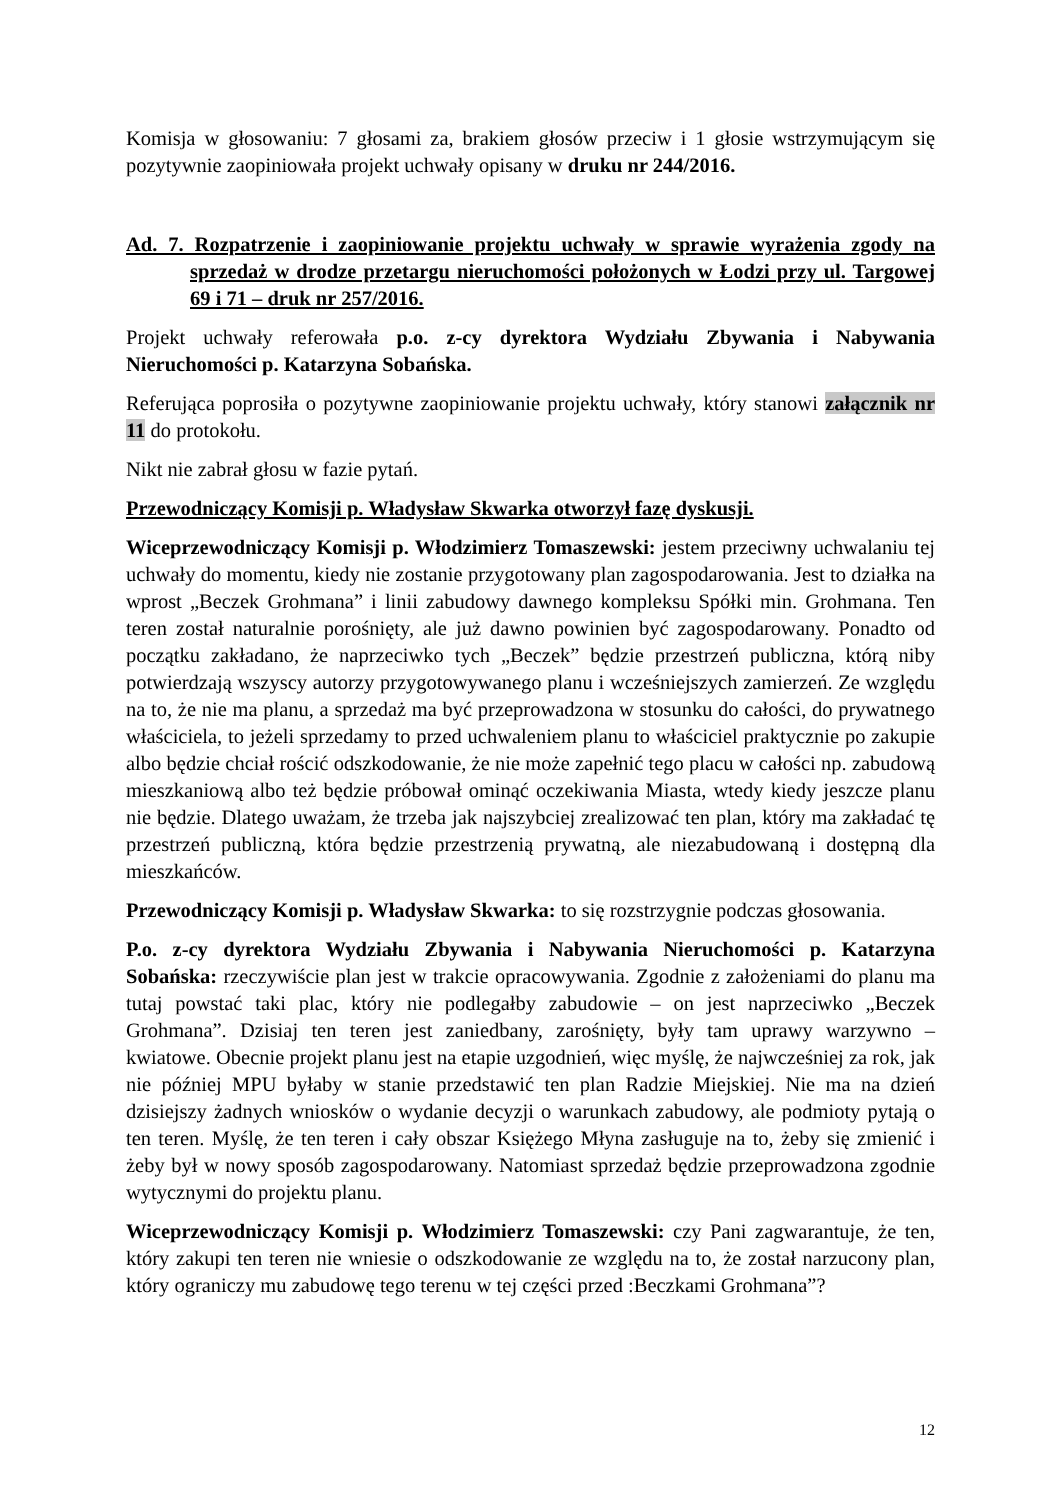Komisja w głosowaniu: 7 głosami za, brakiem głosów przeciw i 1 głosie wstrzymującym się pozytywnie zaopiniowała projekt uchwały opisany w druku nr 244/2016.
Ad. 7. Rozpatrzenie i zaopiniowanie projektu uchwały w sprawie wyrażenia zgody na sprzedaż w drodze przetargu nieruchomości położonych w Łodzi przy ul. Targowej 69 i 71 – druk nr 257/2016.
Projekt uchwały referowała p.o. z-cy dyrektora Wydziału Zbywania i Nabywania Nieruchomości p. Katarzyna Sobańska.
Referująca poprosiła o pozytywne zaopiniowanie projektu uchwały, który stanowi załącznik nr 11 do protokołu.
Nikt nie zabrał głosu w fazie pytań.
Przewodniczący Komisji p. Władysław Skwarka otworzył fazę dyskusji.
Wiceprzewodniczący Komisji p. Włodzimierz Tomaszewski: jestem przeciwny uchwalaniu tej uchwały do momentu, kiedy nie zostanie przygotowany plan zagospodarowania. Jest to działka na wprost „Beczek Grohmana” i linii zabudowy dawnego kompleksu Spółki min. Grohmana. Ten teren został naturalnie porośnięty, ale już dawno powinien być zagospodarowany. Ponadto od początku zakładano, że naprzeciwko tych „Beczek” będzie przestrzeń publiczna, którą niby potwierdzają wszyscy autorzy przygotowywanego planu i wcześniejszych zamierzeń. Ze względu na to, że nie ma planu, a sprzedaż ma być przeprowadzona w stosunku do całości, do prywatnego właściciela, to jeżeli sprzedamy to przed uchwaleniem planu to właściciel praktycznie po zakupie albo będzie chciał rościć odszkodowanie, że nie może zapełnić tego placu w całości np. zabudową mieszkaniową albo też będzie próbował ominąć oczekiwania Miasta, wtedy kiedy jeszcze planu nie będzie. Dlatego uważam, że trzeba jak najszybciej zrealizować ten plan, który ma zakładać tę przestrzeń publiczną, która będzie przestrzenią prywatną, ale niezabudowaną i dostępną dla mieszkańców.
Przewodniczący Komisji p. Władysław Skwarka: to się rozstrzygnie podczas głosowania.
P.o. z-cy dyrektora Wydziału Zbywania i Nabywania Nieruchomości p. Katarzyna Sobańska: rzeczywiście plan jest w trakcie opracowywania. Zgodnie z założeniami do planu ma tutaj powstać taki plac, który nie podlegałby zabudowie – on jest naprzeciwko „Beczek Grohmana”. Dzisiaj ten teren jest zaniedbany, zarośnięty, były tam uprawy warzywno – kwiatowe. Obecnie projekt planu jest na etapie uzgodnień, więc myślę, że najwcześniej za rok, jak nie później MPU byłaby w stanie przedstawić ten plan Radzie Miejskiej. Nie ma na dzień dzisiejszy żadnych wniosków o wydanie decyzji o warunkach zabudowy, ale podmioty pytają o ten teren. Myślę, że ten teren i cały obszar Księżego Młyna zasługuje na to, żeby się zmienić i żeby był w nowy sposób zagospodarowany. Natomiast sprzedaż będzie przeprowadzona zgodnie wytycznymi do projektu planu.
Wiceprzewodniczący Komisji p. Włodzimierz Tomaszewski: czy Pani zagwarantuje, że ten, który zakupi ten teren nie wniesie o odszkodowanie ze względu na to, że został narzucony plan, który ograniczy mu zabudowę tego terenu w tej części przed :Beczkami Grohmana”?
12